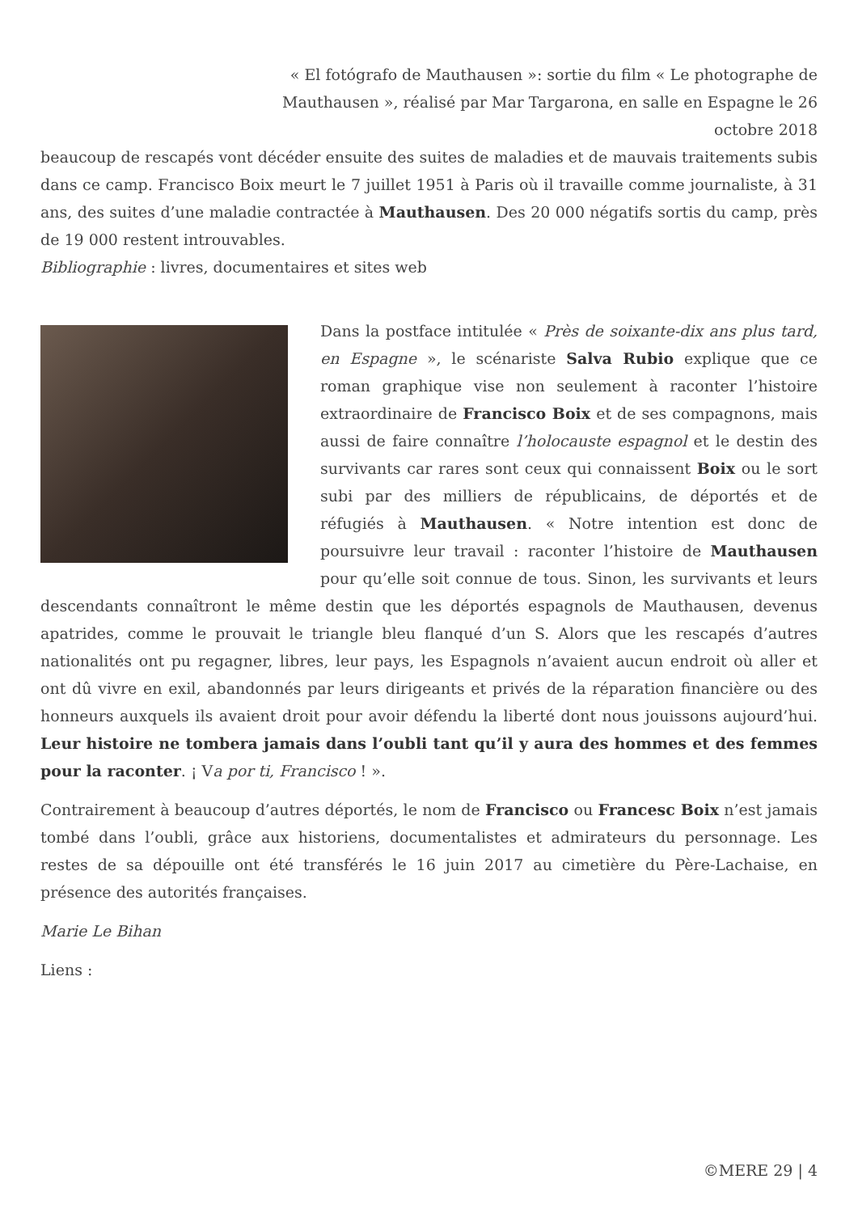« El fotógrafo de Mauthausen »: sortie du film « Le photographe de Mauthausen », réalisé par Mar Targarona, en salle en Espagne le 26 octobre 2018
beaucoup de rescapés vont décéder ensuite des suites de maladies et de mauvais traitements subis dans ce camp. Francisco Boix meurt le 7 juillet 1951 à Paris où il travaille comme journaliste, à 31 ans, des suites d’une maladie contractée à Mauthausen. Des 20 000 négatifs sortis du camp, près de 19 000 restent introuvables.
Bibliographie : livres, documentaires et sites web
Dans la postface intitulée « Près de soixante-dix ans plus tard, en Espagne », le scénariste Salva Rubio explique que ce roman graphique vise non seulement à raconter l’histoire extraordinaire de Francisco Boix et de ses compagnons, mais aussi de faire connaître l’holocauste espagnol et le destin des survivants car rares sont ceux qui connaissent Boix ou le sort subi par des milliers de républicains, de déportés et de réfugiés à Mauthausen. « Notre intention est donc de poursuivre leur travail : raconter l’histoire de Mauthausen pour qu’elle soit connue de tous. Sinon, les survivants et leurs descendants connaîtront le même destin que les déportés espagnols de Mauthausen, devenus apatrides, comme le prouvait le triangle bleu flanqué d’un S. Alors que les rescapés d’autres nationalités ont pu regagner, libres, leur pays, les Espagnols n’avaient aucun endroit où aller et ont dû vivre en exil, abandonnés par leurs dirigeants et privés de la réparation financière ou des honneurs auxquels ils avaient droit pour avoir défendu la liberté dont nous jouissons aujourd’hui. Leur histoire ne tombera jamais dans l’oubli tant qu’il y aura des hommes et des femmes pour la raconter. ¡ Va por ti, Francisco ! ».
Contrairement à beaucoup d’autres déportés, le nom de Francisco ou Francesc Boix n’est jamais tombé dans l’oubli, grâce aux historiens, documentalistes et admirateurs du personnage. Les restes de sa dépouille ont été transférés le 16 juin 2017 au cimetière du Père-Lachaise, en présence des autorités françaises.
Marie Le Bihan
Liens :
©MERE 29 | 4